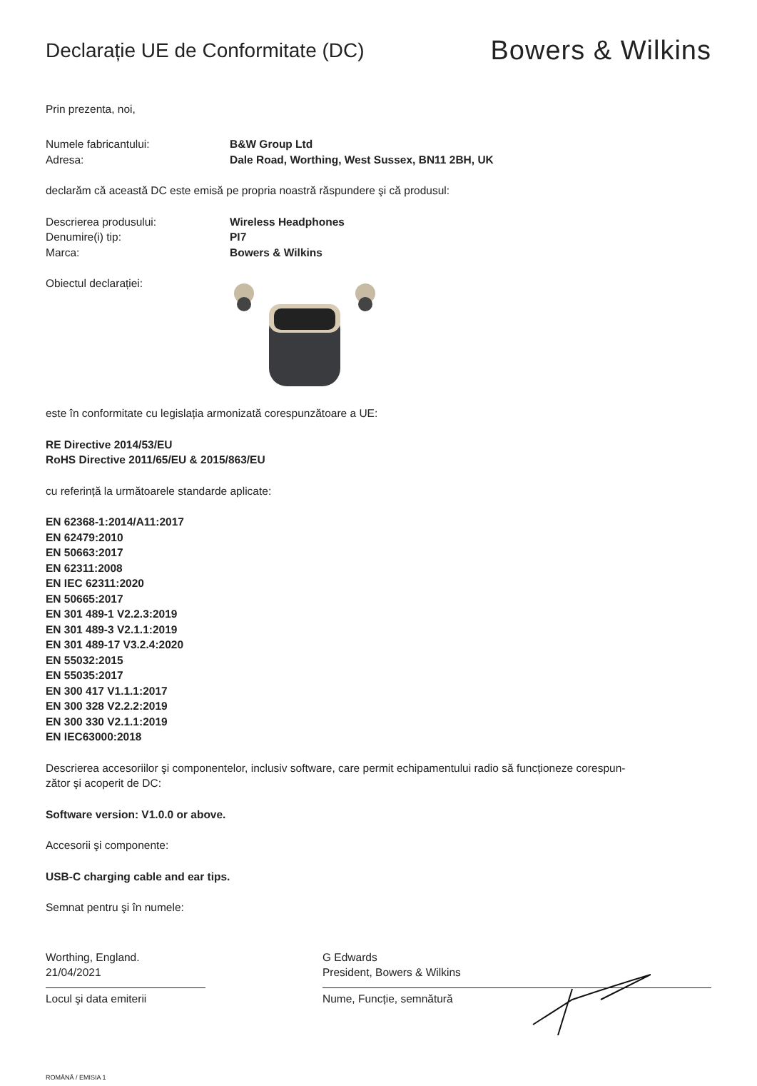Declarație UE de Conformitate (DC)
Bowers & Wilkins
Prin prezenta, noi,
Numele fabricantului: B&W Group Ltd
Adresa: Dale Road, Worthing, West Sussex, BN11 2BH, UK
declarăm că această DC este emisă pe propria noastră răspundere şi că produsul:
Descrierea produsului: Wireless Headphones
Denumire(i) tip: PI7
Marca: Bowers & Wilkins
Obiectul declarației:
este în conformitate cu legislația armonizată corespunzătoare a UE:
RE Directive 2014/53/EU
RoHS Directive 2011/65/EU & 2015/863/EU
cu referință la următoarele standarde aplicate:
EN 62368-1:2014/A11:2017
EN 62479:2010
EN 50663:2017
EN 62311:2008
EN IEC 62311:2020
EN 50665:2017
EN 301 489-1 V2.2.3:2019
EN 301 489-3 V2.1.1:2019
EN 301 489-17 V3.2.4:2020
EN 55032:2015
EN 55035:2017
EN 300 417 V1.1.1:2017
EN 300 328 V2.2.2:2019
EN 300 330 V2.1.1:2019
EN IEC63000:2018
Descrierea accesoriilor şi componentelor, inclusiv software, care permit echipamentului radio să funcționeze corespun-
zător şi acoperit de DC:
Software version: V1.0.0 or above.
Accesorii şi componente:
USB-C charging cable and ear tips.
Semnat pentru şi în numele:
Worthing, England.
21/04/2021
Locul şi data emiterii
G Edwards
President, Bowers & Wilkins
Nume, Funcție, semnătură
ROMÂNĂ / EMISIA 1